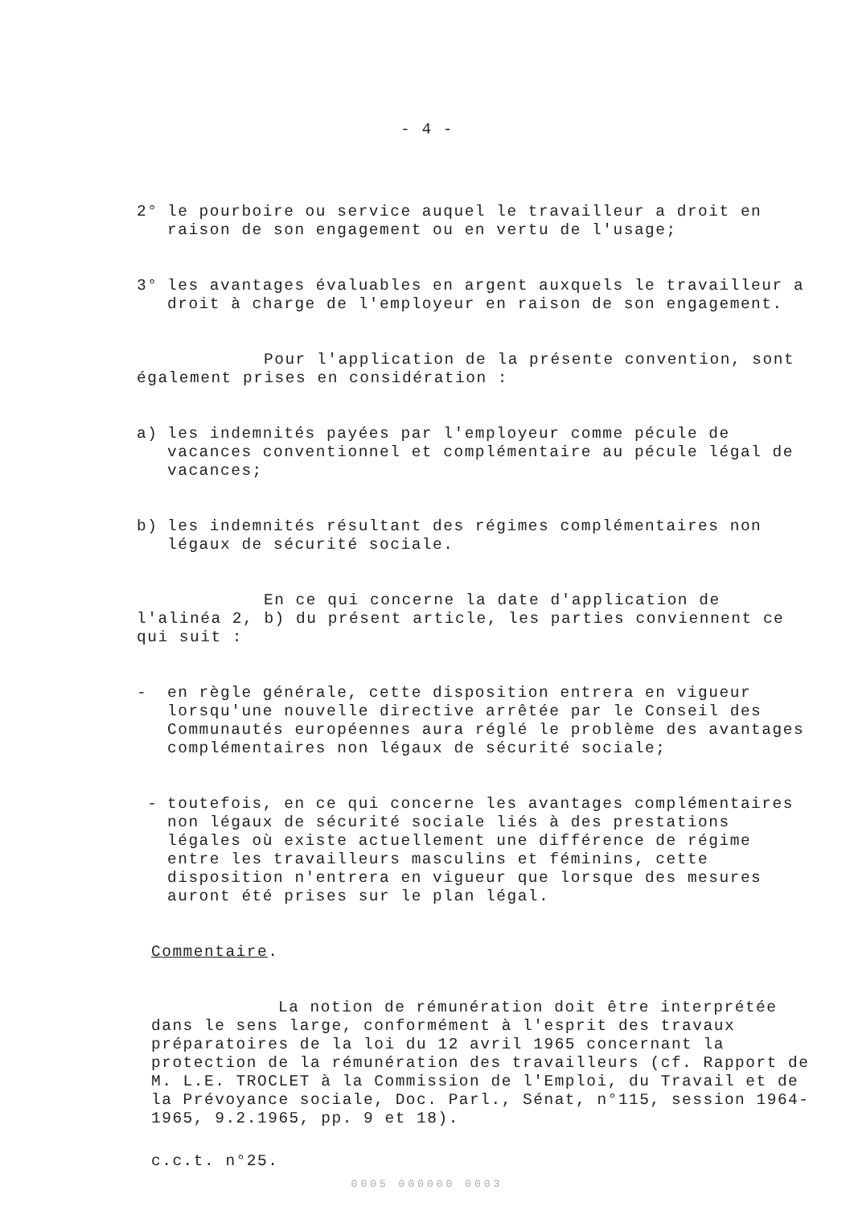- 4 -
2° le pourboire ou service auquel le travailleur a droit en raison de son engagement ou en vertu de l'usage;
3° les avantages évaluables en argent auxquels le travailleur a droit à charge de l'employeur en raison de son engagement.
Pour l'application de la présente convention, sont également prises en considération :
a) les indemnités payées par l'employeur comme pécule de vacances conventionnel et complémentaire au pécule légal de vacances;
b) les indemnités résultant des régimes complémentaires non légaux de sécurité sociale.
En ce qui concerne la date d'application de l'alinéa 2, b) du présent article, les parties conviennent ce qui suit :
- en règle générale, cette disposition entrera en vigueur lorsqu'une nouvelle directive arrêtée par le Conseil des Communautés européennes aura réglé le problème des avantages complémentaires non légaux de sécurité sociale;
- toutefois, en ce qui concerne les avantages complémentaires non légaux de sécurité sociale liés à des prestations légales où existe actuellement une différence de régime entre les travailleurs masculins et féminins, cette disposition n'entrera en vigueur que lorsque des mesures auront été prises sur le plan légal.
Commentaire.
La notion de rémunération doit être interprétée dans le sens large, conformément à l'esprit des travaux préparatoires de la loi du 12 avril 1965 concernant la protection de la rémunération des travailleurs (cf. Rapport de M. L.E. TROCLET à la Commission de l'Emploi, du Travail et de la Prévoyance sociale, Doc. Parl., Sénat, n°115, session 1964-1965, 9.2.1965, pp. 9 et 18).
c.c.t. n°25.
0005 000000 0003